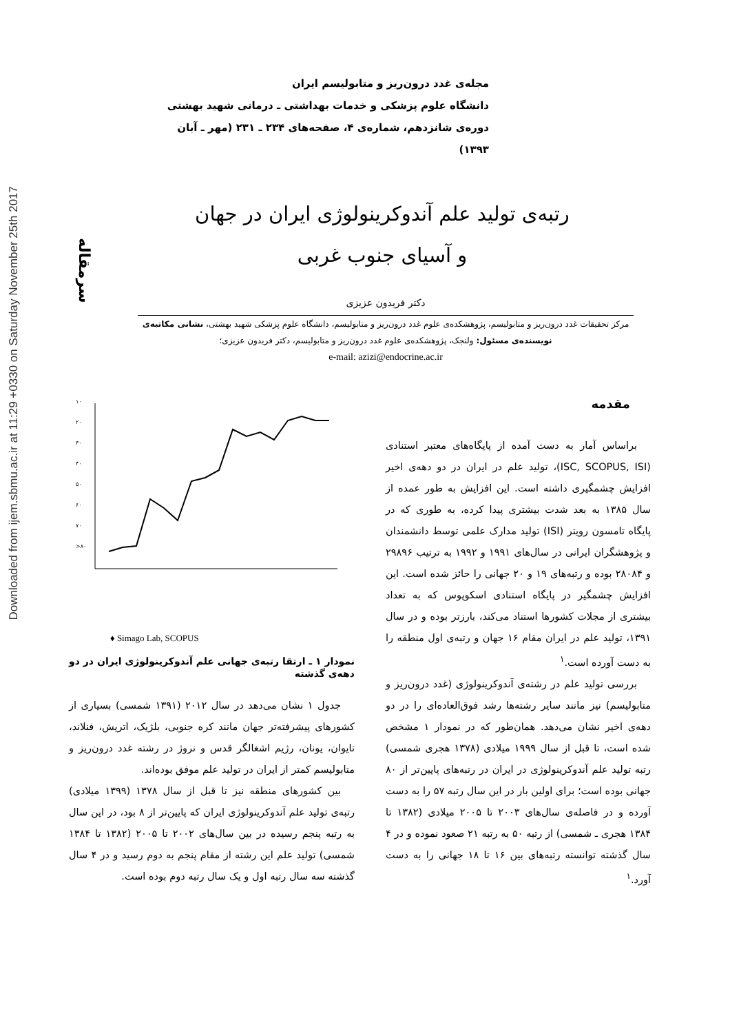Downloaded from ijem.sbmu.ac.ir at 11:29 +0330 on Saturday November 25th 2017
سرمقاله
مجله‌ی غدد درون‌ریز و متابولیسم ایران
دانشگاه علوم پزشکی و خدمات بهداشتی ـ درمانی شهید بهشتی
دوره‌ی شانزدهم، شماره‌ی ۴، صفحه‌های ۲۳۴ ـ ۲۳۱ (مهر ـ آبان ۱۳۹۳)
رتبه‌ی تولید علم آندوکرینولوژی ایران در جهان
و آسیای جنوب غربی
دکتر فریدون عزیزی
مرکز تحقیقات غدد درون‌ریز و متابولیسم، پژوهشکده‌ی علوم غدد درون‌ریز و متابولیسم، دانشگاه علوم پزشکی شهید بهشتی، نشانی مکاتبه‌ی نویسنده‌ی مسئول: ولنجک، پژوهشکده‌ی علوم غدد درون‌ریز و متابولیسم، دکتر فریدون عزیزی؛
e-mail: azizi@endocrine.ac.ir
۱۰
۲۰
۳۰
۴۰
۵۰
۶۰
۷۰
>۸۰
♦ Simago Lab, SCOPUS
مقدمه
براساس آمار به دست آمده از پایگاه‌های معتبر استنادی (ISC, SCOPUS, ISI)، تولید علم در ایران در دو دهه‌ی اخیر افزایش چشمگیری داشته است. این افزایش به طور عمده از سال ۱۳۸۵ به بعد شدت بیشتری پیدا کرده، به طوری که در پایگاه تامسون رویتر (ISI) تولید مدارک علمی توسط دانشمندان و پژوهشگران ایرانی در سال‌های ۱۹۹۱ و ۱۹۹۲ به ترتیب ۲۹۸۹۶ و ۲۸۰۸۴ بوده و رتبه‌های ۱۹ و ۲۰ جهانی را حائز شده است. این افزایش چشمگیر در پایگاه استنادی اسکوپوس که به تعداد بیشتری از مجلات کشورها استناد می‌کند، بارزتر بوده و در سال ۱۳۹۱، تولید علم در ایران مقام ۱۶ جهان و رتبه‌ی اول منطقه را به دست آورده است.<sup>۱</sup>
بررسی تولید علم در رشته‌ی آندوکرینولوژی (غدد درون‌ریز و متابولیسم) نیز مانند سایر رشته‌ها رشد فوق‌العاده‌ای را در دو دهه‌ی اخیر نشان می‌دهد. همان‌طور که در نمودار ۱ مشخص شده است، تا قبل از سال ۱۹۹۹ میلادی (۱۳۷۸ هجری شمسی) رتبه تولید علم آندوکرینولوژی در ایران در رتبه‌های پایین‌تر از ۸۰ جهانی بوده است؛ برای اولین بار در این سال رتبه ۵۷ را به دست آورده و در فاصله‌ی سال‌های ۲۰۰۳ تا ۲۰۰۵ میلادی (۱۳۸۲ تا ۱۳۸۴ هجری ـ شمسی) از رتبه ۵۰ به رتبه ۲۱ صعود نموده و در ۴ سال گذشته توانسته رتبه‌های بین ۱۶ تا ۱۸ جهانی را به دست آورد.<sup>۱</sup>
نمودار ۱ ـ ارتقا رتبه‌ی جهانی علم آندوکرینولوژی ایران در دو دهه‌ی گذشته
جدول ۱ نشان می‌دهد در سال ۲۰۱۲ (۱۳۹۱ شمسی) بسیاری از کشورهای پیشرفته‌تر جهان مانند کره جنوبی، بلژیک، اتریش، فنلاند، تایوان، یونان، رژیم اشغالگر قدس و نروژ در رشته غدد درون‌ریز و متابولیسم کمتر از ایران در تولید علم موفق بوده‌اند.
بین کشورهای منطقه نیز تا قبل از سال ۱۳۷۸ (۱۳۹۹ میلادی) رتبه‌ی تولید علم آندوکرینولوژی ایران که پایین‌تر از ۸ بود، در این سال به رتبه پنجم رسیده در بین سال‌های ۲۰۰۲ تا ۲۰۰۵ (۱۳۸۲ تا ۱۳۸۴ شمسی) تولید علم این رشته از مقام پنجم به دوم رسید و در ۴ سال گذشته سه سال رتبه اول و یک سال رتبه دوم بوده است.